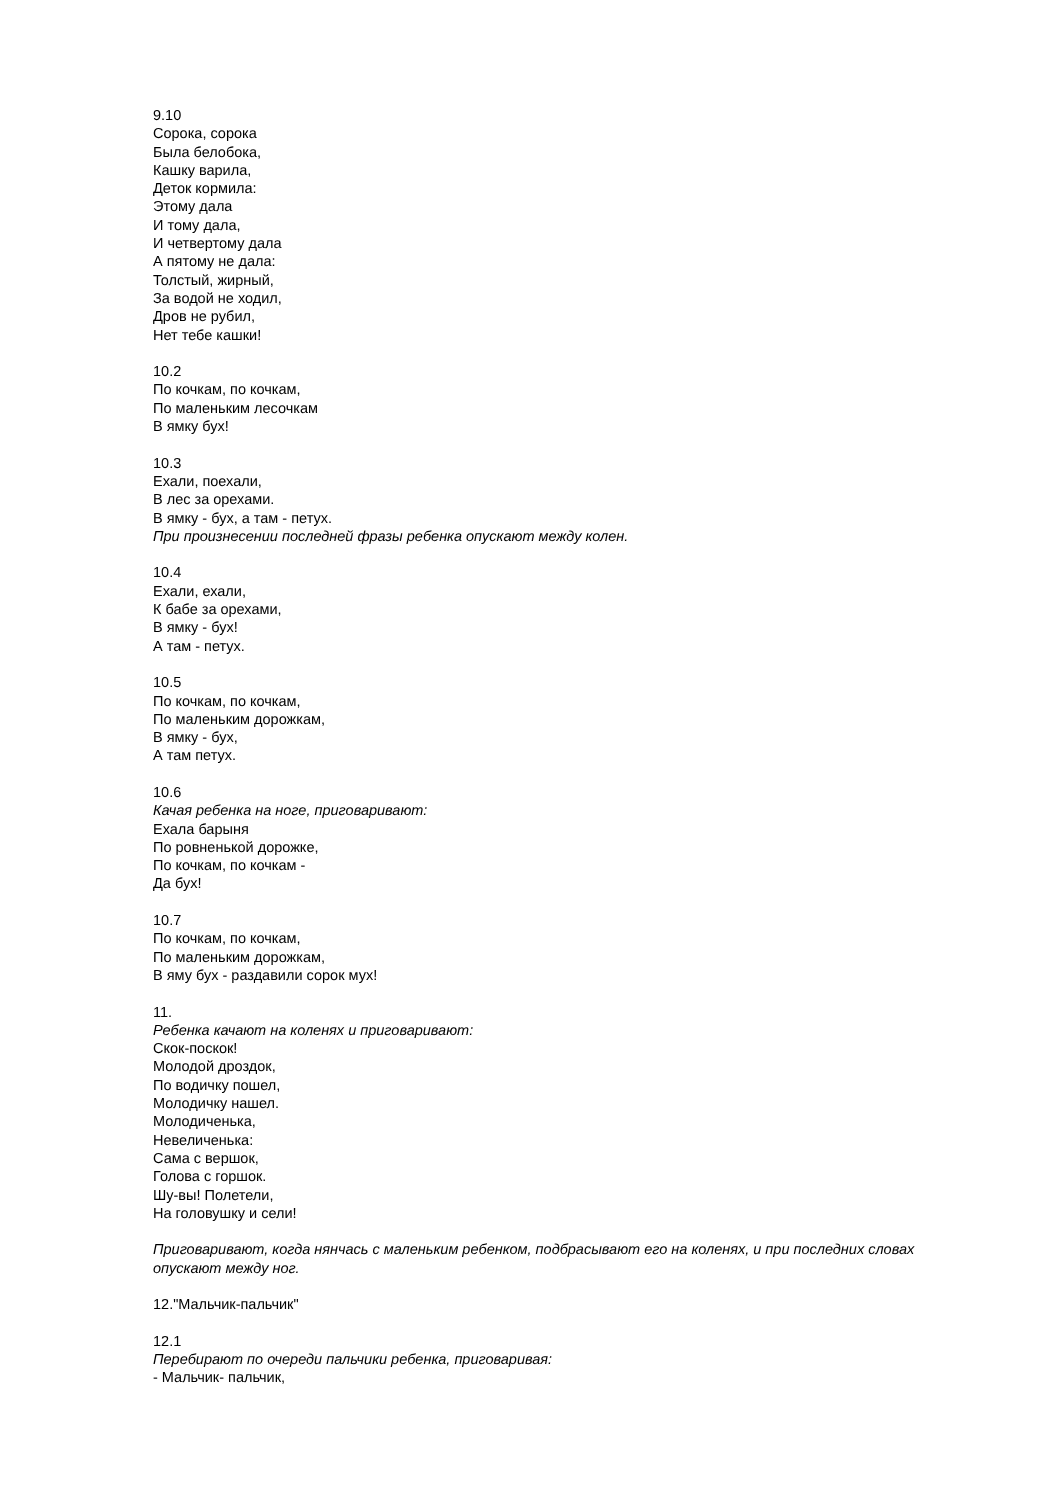9.10
Сорока, сорока
Была белобока,
Кашку варила,
Деток кормила:
Этому дала
И тому дала,
И четвертому дала
А пятому не дала:
Толстый, жирный,
За водой не ходил,
Дров не рубил,
Нет тебе кашки!
10.2
По кочкам, по кочкам,
По маленьким лесочкам
В ямку бух!
10.3
Ехали, поехали,
В лес за орехами.
В ямку - бух, а там - петух.
При произнесении последней фразы ребенка опускают между колен.
10.4
Ехали, ехали,
К бабе за орехами,
В ямку - бух!
А там - петух.
10.5
По кочкам, по кочкам,
По маленьким дорожкам,
В ямку - бух,
А там петух.
10.6
Качая ребенка на ноге, приговаривают:
Ехала барыня
По ровненькой дорожке,
По кочкам, по кочкам -
Да бух!
10.7
По кочкам, по кочкам,
По маленьким дорожкам,
В яму бух - раздавили сорок мух!
11.
Ребенка качают на коленях и приговаривают:
Скок-поскок!
Молодой дроздок,
По водичку пошел,
Молодичку нашел.
Молодиченька,
Невеличенька:
Сама с вершок,
Голова с горшок.
Шу-вы! Полетели,
На головушку и сели!
Приговаривают, когда нянчась с маленьким ребенком, подбрасывают его на коленях, и при последних словах опускают между ног.
12."Мальчик-пальчик"
12.1
Перебирают по очереди пальчики ребенка, приговаривая:
- Мальчик- пальчик,